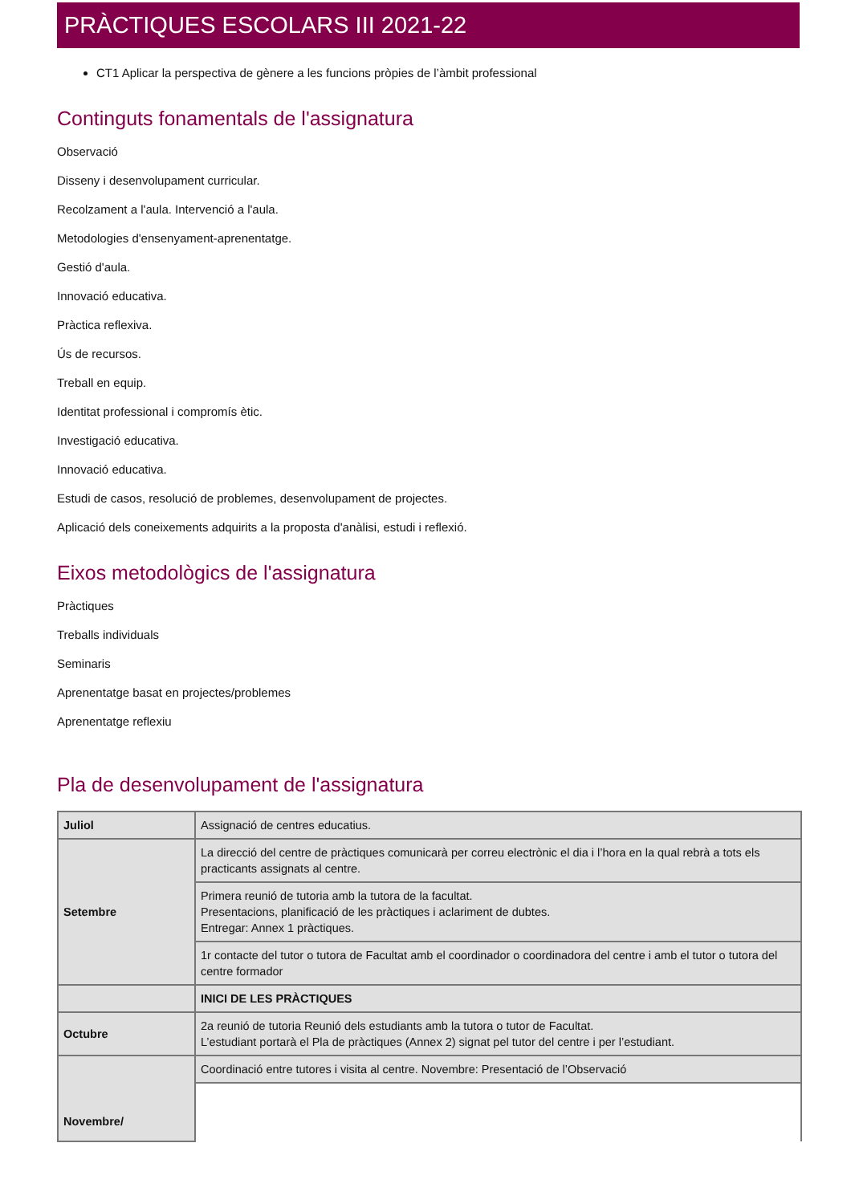PRÀCTIQUES ESCOLARS III 2021-22
CT1 Aplicar la perspectiva de gènere a les funcions pròpies de l’àmbit professional
Continguts fonamentals de l'assignatura
Observació
Disseny i desenvolupament curricular.
Recolzament a l'aula. Intervenció a l'aula.
Metodologies d'ensenyament-aprenentatge.
Gestió d'aula.
Innovació educativa.
Pràctica reflexiva.
Ús de recursos.
Treball en equip.
Identitat professional i compromís ètic.
Investigació educativa.
Innovació educativa.
Estudi de casos, resolució de problemes, desenvolupament de projectes.
Aplicació dels coneixements adquirits a la proposta d'anàlisi, estudi i reflexió.
Eixos metodològics de l'assignatura
Pràctiques
Treballs individuals
Seminaris
Aprenentatge basat en projectes/problemes
Aprenentatge reflexiu
Pla de desenvolupament de l'assignatura
| Juliol | Assignació de centres educatius. |
| Setembre | La direcció del centre de pràctiques comunicarà per correu electrònic el dia i l’hora en la qual rebrà a tots els practicants assignats al centre. |
| | Primera reunió de tutoria amb la tutora de la facultat. Presentacions, planificació de les pràctiques i aclariment de dubtes. Entregar: Annex 1 pràctiques. |
| | 1r contacte del tutor o tutora de Facultat amb el coordinador o coordinadora del centre i amb el tutor o tutora del centre formador |
| | INICI DE LES PRÀCTIQUES |
| Octubre | 2a reunió de tutoria Reunió dels estudiants amb la tutora o tutor de Facultat. L’estudiant portarà el Pla de pràctiques (Annex 2) signat pel tutor del centre i per l’estudiant. |
| Novembre/ | Coordinació entre tutores i visita al centre. Novembre: Presentació de l’Observació |